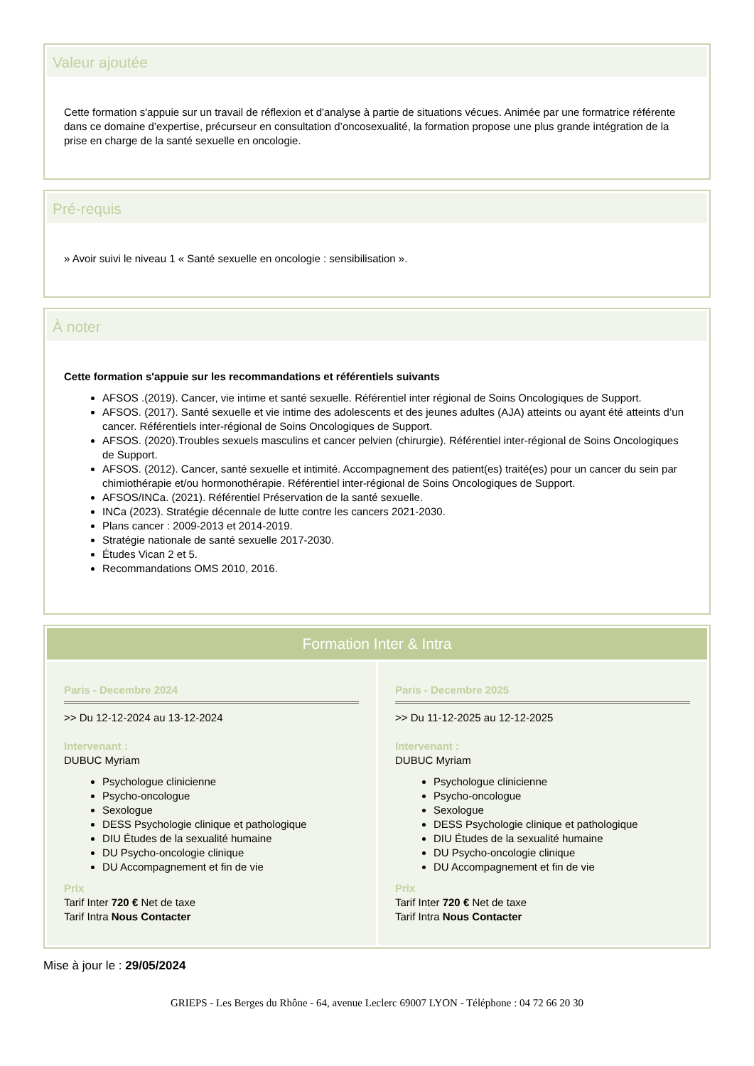Valeur ajoutée
Cette formation s'appuie sur un travail de réflexion et d'analyse à partie de situations vécues. Animée par une formatrice référente dans ce domaine d’expertise, précurseur en consultation d’oncosexualité, la formation propose une plus grande intégration de la prise en charge de la santé sexuelle en oncologie.
Pré-requis
» Avoir suivi le niveau 1 « Santé sexuelle en oncologie : sensibilisation ».
À noter
Cette formation s'appuie sur les recommandations et référentiels suivants
AFSOS .(2019). Cancer, vie intime et santé sexuelle. Référentiel inter régional de Soins Oncologiques de Support.
AFSOS. (2017). Santé sexuelle et vie intime des adolescents et des jeunes adultes (AJA) atteints ou ayant été atteints d’un cancer. Référentiels inter-régional de Soins Oncologiques de Support.
AFSOS. (2020).Troubles sexuels masculins et cancer pelvien (chirurgie). Référentiel inter-régional de Soins Oncologiques de Support.
AFSOS. (2012). Cancer, santé sexuelle et intimité. Accompagnement des patient(es) traité(es) pour un cancer du sein par chimiothérapie et/ou hormonothérapie. Référentiel inter-régional de Soins Oncologiques de Support.
AFSOS/INCa. (2021). Référentiel Préservation de la santé sexuelle.
INCa (2023). Stratégie décennale de lutte contre les cancers 2021-2030.
Plans cancer : 2009-2013 et 2014-2019.
Stratégie nationale de santé sexuelle 2017-2030.
Études Vican 2 et 5.
Recommandations OMS 2010, 2016.
Formation Inter & Intra
Paris - Decembre 2024
>> Du 12-12-2024 au 13-12-2024
Intervenant :
DUBUC Myriam
Psychologue clinicienne
Psycho-oncologue
Sexologue
DESS Psychologie clinique et pathologique
DIU Études de la sexualité humaine
DU Psycho-oncologie clinique
DU Accompagnement et fin de vie
Prix
Tarif Inter 720 € Net de taxe
Tarif Intra Nous Contacter
Paris - Decembre 2025
>> Du 11-12-2025 au 12-12-2025
Intervenant :
DUBUC Myriam
Psychologue clinicienne
Psycho-oncologue
Sexologue
DESS Psychologie clinique et pathologique
DIU Études de la sexualité humaine
DU Psycho-oncologie clinique
DU Accompagnement et fin de vie
Prix
Tarif Inter 720 € Net de taxe
Tarif Intra Nous Contacter
Mise à jour le : 29/05/2024
GRIEPS - Les Berges du Rhône - 64, avenue Leclerc 69007 LYON - Téléphone : 04 72 66 20 30